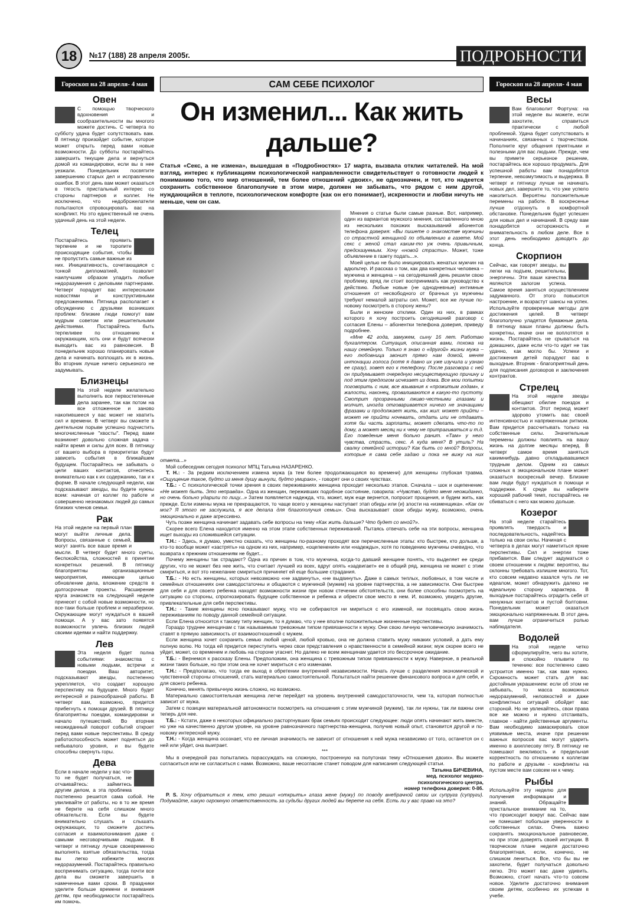18
№17 (188) 28 апреля 2005г.
ПОДРОБНОСТИ
Гороскоп на 28 апреля- 4 мая
Овен
С помощью творческого вдохновения и сообразительности вы многого можете достичь. С четверга по субботу удача будет сопутствовать вам. В пятницу произойдет событие, которое может открыть перед вами новые возможности. До субботы постарайтесь завершить текущие дела и вернуться домой из командировки, если вы в нее уезжали. Понедельник посвятите завершению старых дел и исправлению ошибок. В этот день вам может оказаться в тягость пристальный интерес со стороны партнеров и коллег. Не исключено, что недоброжелатели попытаются спровоцировать вас на конфликт. Но это единственный не очень удачный день на этой неделе.
Телец
Постарайтесь проявить терпение и не торопите происходящие события, чтобы не пропустить самые важные из них. Инициативность, сочетающаяся с тонкой дипломатией, позволит наилучшим образом уладить любые недоразумения с деловыми партнерами. Четверг порадует вас интересными новостями и конструктивными предложениями. Пятница располагает к обсуждению с друзьями возникших проблем: близкие люди помогут вам мудрым советом или решительными действиями. Постарайтесь быть терпеливее по отношению к окружающим, хоть они и будут всячески выводить вас из равновесия. В понедельник хорошо планировать новые дела и начинать воплощать их в жизнь. Во вторник лучше ничего серьезного не задумывать.
Близнецы
На этой неделе желательно выполнить все первостепенные дела заранее, так как потом на все отложенное и заново накопившееся у вас может не хватить сил и времени. В четверг вы сможете в деятельном порыве успешно подчистить многочисленные "хвосты". Перед вами возникнет довольно сложная задача - найти время и силы для всех. В пятницу от вашего выбора в приоритетах будут зависеть события в ближайшем будущем. Постарайтесь не забывать о цели ваших контактов, отнеситесь внимательно как к их содержанию, так и к форме. В начале следующей недели, как подсказывают звезды, вы будете нужны всем: начиная от коллег по работе и совершенно незнакомых людей до самых близких членов семьи.
Рак
На этой неделе на первый план могут выйти личные дела. Вопросы, связанные с семьей, могут занять все ваше время и мысли. В четверг будет много суеты, беспокойства, сложностей в принятии конкретных решений. В пятницу благоприятны организационные мероприятия, имеющие целью обновление дела, вложение средств в долгосрочные проекты. Расширение круга знакомств на следующей неделе принесет с собой новые возможности, но все-таки больше проблем и неразберихи. Окружающие могут нуждаться в вашей помощи. А у вас зато появятся возможности увлечь близких людей своими идеями и найти поддержку.
Лев
Эта неделя будет полна событиями: знакомства с новыми людьми, встречи и поездки. Ваш авторитет, подсказывают звезды, постепенно укрепляется, что создает хорошую перспективу на будущее. Много будет интересной и разнообразной работы. В четверг вам, возможно, придется прибегнуть к помощи друзей. В пятницу благоприятны поездки, командировки и начало путешествий. Во вторник неожиданный поворот событий откроет перед вами новые перспективы. В среду работоспособность может подняться до небывалого уровня, и вы будете способны свернуть горы.
Дева
Если в начале недели у вас что-то не будет получаться, не отчаивайтесь: займитесь другим делом, а эта проблема постепенно решится сама собой. Не увиливайте от работы, но в то же время не берите на себя слишком много обязательств. Если вы будете внимательно слушать и слышать окружающих, то сможете достичь согласия и взаимопонимания даже с самыми несговорчивыми людьми. В четверг и пятницу лучше своевременно выполнять взятые обязательства, тогда вы легко избежите многих недоразумений. Постарайтесь правильно воспринимать ситуацию, тогда почти все дела вы сможете завершить в намеченные вами сроки. В праздники уделите больше времени и внимания детям, при необходимости постарайтесь им помочь.
САМ СЕБЕ ПСИХОЛОГ
Он изменил... Как жить дальше?
Статья «Секс, а не измена», вышедшая в «Подробностях» 17 марта, вызвала отклик читателей. На мой взгляд, интерес к публикациям психологической направленности свидетельствует о готовности людей к пониманию того, что мир отношений, тем более отношений «двоих», не однозначен, и тот, кто надеется сохранить собственное благополучие в этом мире, должен не забывать, что рядом с ним другой, нуждающийся в теплоте, психологическом комфорте (как он его понимает), искренности и любви ничуть не меньше, чем он сам.
Мнения о статье были самые разные. Вот, например, один из вариантов мужского мнения, составленного мною из нескольких похожих высказываний абонентов телефона доверия: «Вы пишете о знакомстве мужчины со страстной женщиной по объявлению в газете. Мой секс с женой стал каким-то уж очень привычным, предсказуемым. Хочу «новой страсти». Может, тоже объявление в газету подать...».
Моей целью не было инициировать женатых мужчин на адюльтер. И рассказ о том, как два конкретных человека – мужчина и женщина – на сегодняшний день решили свою проблему, вряд ли стоит воспринимать как руководство к действию. Любые новые (не однодневные) интимные отношения от несвободного от брачных уз мужчины требуют немалой затраты сил. Может, все же лучше по-новому посмотреть в сторону жены?
Были и женские отклики. Один из них, в рамках которого я хочу построить сегодняшний разговор с согласия Елены – абонентки телефона доверия, приведу подробнее.
«Мне 42 года, замужем, сыну 16 лет. Работаю бухгалтером. Ситуация, описанная вами, похожа на нашу семейную. Только я знаю о «другой» жизни мужа – его любовница звонит прямо нам домой, меняя интонации голоса (хотя я давно их уже изучила и узнаю ее сразу), зовет его к телефону. После разговора с ней он придумывает очередную несуществующую причину и под этим предлогом исчезает из дома. Все мои попытки поговорить с ним, все взывания к «прожитым годам», к жалости, наконец, проваливаются в какую-то пустоту. Смотрит прозрачными лживо-честными глазами и молчит, иногда отговаривается ничего не значащими фразами и продолжает жить, как жил: может прийти – может не прийти ночевать, отдать или не отдавать хотя бы часть зарплаты, может сделать что-то по дому, а может месяц ни к чему не притрагиваться и т.д. Его поведение меня больно ранит. «Там» у него чувства, страсть, секс. А куда меня? В утиль? На свалку семейной истории? Как быть со мной? Вопросы, которые я сама себе задаю и пока не вижу на них ответа...»
Мой собеседник сегодня психолог МПЦ Татьяна НАЗАРЕНКО.
Т. Н.: - За редким исключением измена мужа (а тем более продолжающаяся во времени) для женщины глубокая травма. «Ощущение такое, будто из меня душу вынули, будто умираю», - говорят они о своих чувствах.
Т.Б.: - С психологической точки зрения в своих переживаниях женщина проходит несколько этапов. Сначала – шок и оцепенение: «Не может быть. Это неправда». Одна из женщин, переживших подобное состояние, говорила: «Чувство, будто меня неожиданно, но очень больно ударили по лицу...» Затем появляется надежда, что, может, муж еще вернется, попросит прощения, и будем жить, как прежде. Если измены мужа не прекращаются, то чаще всего у женщины наступает этап обиды или (и) злости на «изменщика». «Как он мог? Я этого не заслужила, я все делала для благополучия семьи». Она высказывает свои обиды мужу, возможно, очень эмоционально и даже агрессивно.
Чуть позже женщина начинает задавать себе вопросы на тему «Как жить дальше? Что будет со мной?».
Скорее всего Елена находится именно на этом этапе собственных переживаний. Пытаясь отвечать себе на эти вопросы, женщина ищет выходы из сложившейся ситуации.
Т.Н.: - Здесь, я думаю, уместно сказать, что женщины по-разному проходят все перечисленные этапы: кто быстрее, кто дольше, а кто-то вообще может «застрять» на одном из них, например, «оцепенения» или «надежды», хотя по поведению мужчины очевидно, что возврата к прежним отношениям не будет...
Почему женщины так страдают? Одна из причин в том, что мужчина, когда-то давший женщине понять, что выделяет ее среди других, что не может без нее жить, что считает лучшей из всех, вдруг опять «задвигает» ее в общий ряд, женщина не может с этим смириться, и вот это нежелание смириться причиняет ей еще большие страдания.
Т.Б.: - Но есть женщины, которых невозможно «не задвинуть», «не выдвинуть». Даже в самых теплых, любовных, в том числе и семейных отношениях они самодостаточны и общаются с мужчиной (мужем) на уровне партнерства, а не зависимости. Они быстрее для себя и для своего ребенка находят возможности жизни при новом стечении обстоятельств, они более способны посмотреть на ситуацию со стороны, спрогнозировать будущее собственное и ребенка и обрести свое место в нем. И, возможно, увидеть другие, привлекательные для себя перспективы.
Т.Н.: - Такие женщины ясно показывают мужу, что не собираются ни мириться с его изменой, ни посвящать свою жизнь переживаниям по поводу данной семейной ситуации.
Если Елена относится к такому типу женщин, то я думаю, что у нее вполне положительные жизненные перспективы.
Гораздо труднее женщинам с так называемым тревожным типом привязанности к мужу. Они свою личную человеческую значимость ставят в прямую зависимость от взаимоотношений с мужем.
Если женщина хочет сохранить семью любой ценой, любой кровью, она не должна ставить мужу никаких условий, а дать ему полную волю. Но тогда ей придется переступить через свои представления о нравственности в семейной жизни; муж скорее всего не уйдет, может, со временем и любовь на стороне угаснет. Но далеко не всем женщинам удается это бессрочное ожидание.
Т.Б.: - Вернемся к рассказу Елены. Предположим, она женщина с тревожным типом привязанности к мужу. Наверное, в реальной жизни таких больше, но при этом она не хочет мириться с его изменами.
Т.Н.: - Предполагаю, что тогда ее выход в обретении внутренней независимости. Начать лучше с разделения экономической и чувственной стороны отношений, стать материально самостоятельной. Попытаться найти решение финансового вопроса и для себя, и для своего ребенка.
Конечно, менять привычную жизнь сложно, но возможно.
Материально самостоятельная женщина легче перейдет на уровень внутренней самодостаточности, чем та, которая полностью зависит от мужа.
Затем с позиции материальной автономности посмотреть на отношения с этим мужчиной (мужем), так ли нужны, так ли важны они теперь для нее.
Т.Б.: - Кстати, даже в некоторых официально расторгнувших брак семьях происходит следующее: люди опять начинают жить вместе, но уже на качественно другом уровне, на уровне равнозначного партнерства-женщина, получив новый опыт, становится другой и по-новому интересной мужу.
Т.Н.: - Когда женщина осознает, что ее личная значимость не зависит от отношения к ней мужа независимо от того, останется он с ней или уйдет, она выиграет.
***
Мы в очередной раз попытались порассуждать на сложную, построенную на полутонах тему «Отношения двоих». Вы можете согласиться или не согласиться с нами. Возможно, ваше несогласие станет поводом для написания следующей статьи.
Татьяна БИЧЕВИНА,
мед. психолог медико-
психологического центра,
номер телефона доверия: 0-86.
P. S. Хочу обратиться к тем, кто решил «открыть» глаза жене (мужу) по поводу внебрачной связи их супруга (супруги). Подумайте, какую огромную ответственность за судьбы других людей вы берете на себя. Есть ли у вас право на это?
Гороскоп на 28 апреля- 4 мая
Весы
Вам благоволит Фортуна: на этой неделе вы можете, если захотите, справиться практически с любой проблемой. Удача будет сопутствовать в начинаниях, связанных с творчеством. Пополните круг общения приятными и полезными для вас людьми. Прежде, чем вы примете серьезное решение, постарайтесь все хорошо продумать. Для успешной работы вам понадобятся терпение, невозмутимость и выдержка. В четверг и пятницу лучше не начинать новых дел, завершите то, что уже успело накопиться. Вероятны положительные перемены на работе. В воскресенье лучше отдохнуть в комфортной обстановке. Понедельник будет успешен для новых дел и начинаний. В среду вам понадобятся осторожность и внимательность в любом деле. Все в этот день необходимо доводить до конца.
Скорпион
Сейчас, как говорят звезды, вы легки на подъем, решительны, энергичны. Эти ваши качества являются залогом успеха. Самое время заняться осуществлением задуманного. От этого повысится настроение, и возрастут шансы на успех. Используйте проверенные методы для достижения целей. В четверг благополучно уладятся бумажные дела. В пятницу ваши планы должны быть конкретны, иначе они не воплотятся в жизнь. Постарайтесь не срываться на домашних, даже если что-то идет не так удачно, как могло бы. Успехи и достижения детей порадуют вас в выходные. Вторник - благоприятный день для подписания договоров и заключения контрактов.
Стрелец
На этой неделе звезды обещают обилие поездок и контактов. Этот период может здорово утомить вас своей интенсивностью и напряженным ритмом. Вам придется рассчитывать только на собственные силы. Значительные перемены должны повлиять на вашу жизнь на долгие месяцы вперед. В четверг самое время заняться какимнибудь давно откладывавшимся трудным делом. Одним из самых сложных в эмоциональном плане может оказаться воскресный вечер. Близкие вам люди будут нуждаться в помощи и поддержке. К среде вы наберете хороший рабочий темп, постарайтесь не сбиваться с него как можно дольше.
Козерог
На этой неделе старайтесь проявлять твердость и последовательность, надейтесь только на свои силы. Начиная с четверга в делах могут наметиться яркие перспективы. Сил и энергии тоже прибавится. Вам следует задуматься о своем отношении к людям: вероятно, вы склонны требовать излишне многого. Тот, кто совсем недавно казался чуть ли не идеалом, может обнаружить далеко не идеальную сторону характера. В выходные постарайтесь оградить себя от ненужных контактов и пустой болтовни. Понедельник может оказаться эмоционально напряженным. В этот день вам лучше ограничиться ролью наблюдателя.
Водолей
На этой неделе четко сформулируйте, чего вы хотите, и спокойно плывите по течению: все постепенно само устроится именно так, как вам нужно. Скромность может стать для вас достойным украшением: если об этом не забывать, то масса возможных недоразумений, неловкостей и даже конфликтных ситуаций обойдет вас стороной. Но не увлекайтесь, свои права все же можно и нужно отстаивать, главное - найти действенные аргументы. Вам необходимо замаскировать свои уязвимые места, иначе при решении важных вопросов вас могут ударить именно в ахиллесову пяту. В пятницу не помешают вежливость и предельная корректность по отношению к коллегам по работе и друзьям - конфликты на пустом месте вам совсем ни к чему.
Рыбы
Используйте эту неделю для получения информации и знаний. Обращайте пристальное внимание на то, что происходит вокруг вас. Сейчас вам не помешает побольше уверенности в собственных силах. Очень важно сохранять эмоциональное равновесие, но при этом доверять своей интуиции. В творческом плане неделя достаточно благоприятная, если, конечно, не слишком лениться. Все, что бы вы не захотели, будет получаться довольно легко. Это может вас даже удивить. Возможно, стоит начать что-то совсем новое. Уделите достаточно внимания своим детям, особенно их успехам в учебе.